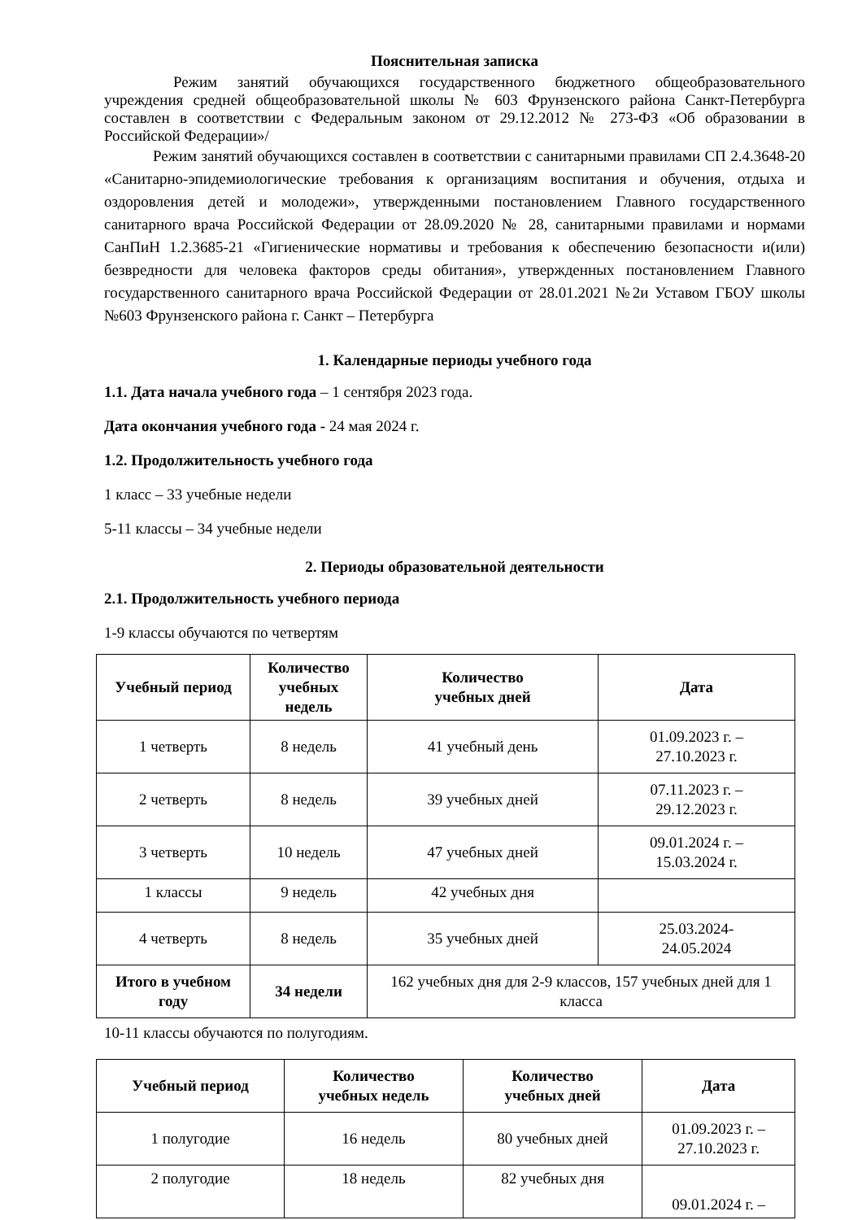Пояснительная записка
Режим занятий обучающихся государственного бюджетного общеобразовательного учреждения средней общеобразовательной школы № 603 Фрунзенского района Санкт-Петербурга составлен в соответствии с Федеральным законом от 29.12.2012 № 273-ФЗ «Об образовании в Российской Федерации»/
Режим занятий обучающихся составлен в соответствии с санитарными правилами СП 2.4.3648-20 «Санитарно-эпидемиологические требования к организациям воспитания и обучения, отдыха и оздоровления детей и молодежи», утвержденными постановлением Главного государственного санитарного врача Российской Федерации от 28.09.2020 № 28, санитарными правилами и нормами СанПиН 1.2.3685-21 «Гигиенические нормативы и требования к обеспечению безопасности и(или) безвредности для человека факторов среды обитания», утвержденных постановлением Главного государственного санитарного врача Российской Федерации от 28.01.2021 №2и Уставом ГБОУ школы №603 Фрунзенского района г. Санкт – Петербурга
1. Календарные периоды учебного года
1.1. Дата начала учебного года – 1 сентября 2023 года.
Дата окончания учебного года - 24 мая 2024 г.
1.2. Продолжительность учебного года
1 класс – 33 учебные недели
5-11 классы – 34 учебные недели
2. Периоды образовательной деятельности
2.1. Продолжительность учебного периода
1-9 классы обучаются по четвертям
| Учебный период | Количество учебных недель | Количество учебных дней | Дата |
| --- | --- | --- | --- |
| 1 четверть | 8 недель | 41 учебный день | 01.09.2023 г. – 27.10.2023 г. |
| 2 четверть | 8 недель | 39 учебных дней | 07.11.2023 г. – 29.12.2023 г. |
| 3 четверть | 10 недель | 47 учебных дней | 09.01.2024 г. – 15.03.2024 г. |
| 1 классы | 9 недель | 42 учебных дня | |
| 4 четверть | 8 недель | 35 учебных дней | 25.03.2024- 24.05.2024 |
| Итого в учебном году | 34 недели | 162 учебных дня для 2-9 классов, 157 учебных дней для 1 класса | |
10-11 классы обучаются по полугодиям.
| Учебный период | Количество учебных недель | Количество учебных дней | Дата |
| --- | --- | --- | --- |
| 1 полугодие | 16 недель | 80 учебных дней | 01.09.2023 г. – 27.10.2023 г. |
| 2 полугодие | 18 недель | 82 учебных дня | 09.01.2024 г. – |